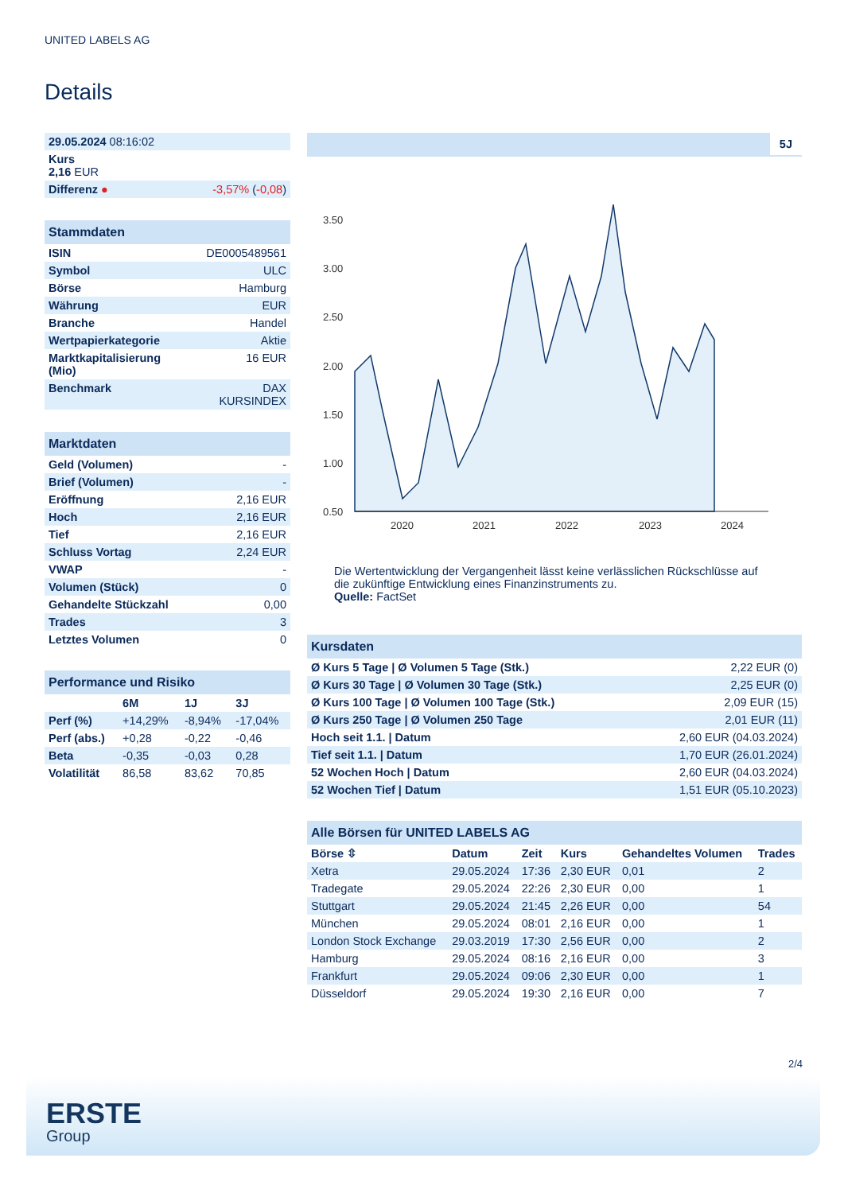UNITED LABELS AG
Details
| 29.05.2024 08:16:02 | |
| Kurs 2,16 EUR | |
| Differenz ● | -3,57% ( -0,08 ) |
Stammdaten
| ISIN | DE0005489561 |
| Symbol | ULC |
| Börse | Hamburg |
| Währung | EUR |
| Branche | Handel |
| Wertpapierkategorie | Aktie |
| Marktkapitalisierung (Mio) | 16 EUR |
| Benchmark | DAX KURSINDEX |
Marktdaten
| Geld (Volumen) | - |
| Brief (Volumen) | - |
| Eröffnung | 2,16 EUR |
| Hoch | 2,16 EUR |
| Tief | 2,16 EUR |
| Schluss Vortag | 2,24 EUR |
| VWAP | - |
| Volumen (Stück) | 0 |
| Gehandelte Stückzahl | 0,00 |
| Trades | 3 |
| Letztes Volumen | 0 |
Performance und Risiko
| | 6M | 1J | 3J |
| --- | --- | --- | --- |
| Perf (%) | +14,29% | -8,94% | -17,04% |
| Perf (abs.) | +0,28 | -0,22 | -0,46 |
| Beta | -0,35 | -0,03 | 0,28 |
| Volatilität | 86,58 | 83,62 | 70,85 |
5J
3.50
3.00
2.50
2.00
1.50
1.00
0.50
2020
2021
2022
2023
2024
Die Wertentwicklung der Vergangenheit lässt keine verlässlichen Rückschlüsse auf die zukünftige Entwicklung eines Finanzinstruments zu.
Quelle: FactSet
Kursdaten
| Ø Kurs 5 Tage / Ø Volumen 5 Tage (Stk.) | 2,22 EUR (0) |
| Ø Kurs 30 Tage / Ø Volumen 30 Tage (Stk.) | 2,25 EUR (0) |
| Ø Kurs 100 Tage / Ø Volumen 100 Tage (Stk.) | 2,09 EUR (15) |
| Ø Kurs 250 Tage / Ø Volumen 250 Tage | 2,01 EUR (11) |
| Hoch seit 1.1. / Datum | 2,60 EUR (04.03.2024) |
| Tief seit 1.1. / Datum | 1,70 EUR (26.01.2024) |
| 52 Wochen Hoch / Datum | 2,60 EUR (04.03.2024) |
| 52 Wochen Tief / Datum | 1,51 EUR (05.10.2023) |
Alle Börsen für UNITED LABELS AG
| Börse ⇳ | Datum | Zeit | Kurs | Gehandeltes Volumen | Trades |
| --- | --- | --- | --- | --- | --- |
| Xetra | 29.05.2024 | 17:36 | 2,30 EUR | 0,01 | 2 |
| Tradegate | 29.05.2024 | 22:26 | 2,30 EUR | 0,00 | 1 |
| Stuttgart | 29.05.2024 | 21:45 | 2,26 EUR | 0,00 | 54 |
| München | 29.05.2024 | 08:01 | 2,16 EUR | 0,00 | 1 |
| London Stock Exchange | 29.03.2019 | 17:30 | 2,56 EUR | 0,00 | 2 |
| Hamburg | 29.05.2024 | 08:16 | 2,16 EUR | 0,00 | 3 |
| Frankfurt | 29.05.2024 | 09:06 | 2,30 EUR | 0,00 | 1 |
| Düsseldorf | 29.05.2024 | 19:30 | 2,16 EUR | 0,00 | 7 |
2/4
ERSTE
Group